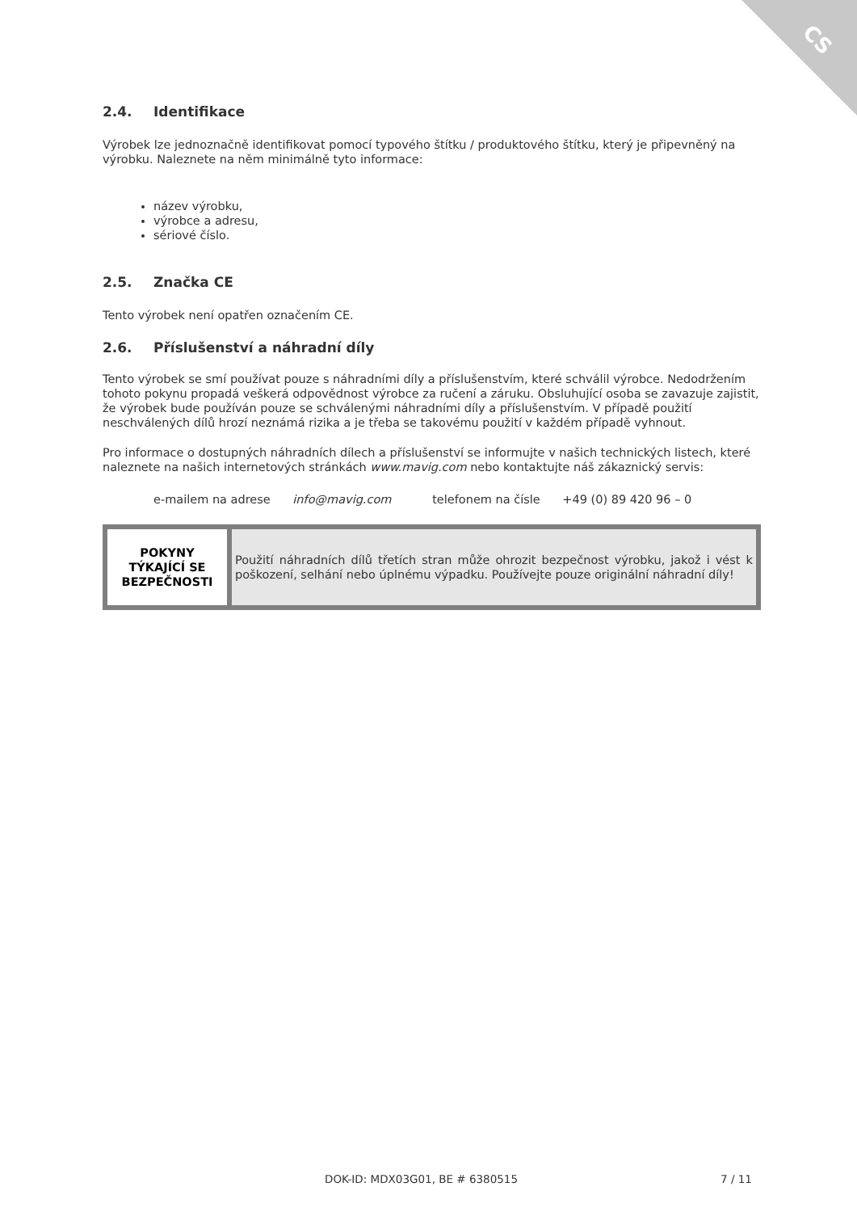CS
2.4. Identifikace
Výrobek lze jednoznačně identifikovat pomocí typového štítku / produktového štítku, který je připevněný na výrobku. Naleznete na něm minimálně tyto informace:
název výrobku,
výrobce a adresu,
sériové číslo.
2.5. Značka CE
Tento výrobek není opatřen označením CE.
2.6. Příslušenství a náhradní díly
Tento výrobek se smí používat pouze s náhradními díly a příslušenstvím, které schválil výrobce. Nedodržením tohoto pokynu propadá veškerá odpovědnost výrobce za ručení a záruku. Obsluhující osoba se zavazuje zajistit, že výrobek bude používán pouze se schválenými náhradními díly a příslušenstvím. V případě použití neschválených dílů hrozí neznámá rizika a je třeba se takovému použití v každém případě vyhnout.
Pro informace o dostupných náhradních dílech a příslušenství se informujte v našich technických listech, které naleznete na našich internetových stránkách www.mavig.com nebo kontaktujte náš zákaznický servis:
e-mailem na adrese info@mavig.com telefonem na čísle +49 (0) 89 420 96 – 0
| POKYNY TÝKAJÍCÍ SE BEZPEČNOSTI | Použití náhradních dílů třetích stran může ohrozit bezpečnost výrobku, jakož i vést k poškození, selhání nebo úplnému výpadku. Používejte pouze originální náhradní díly! |
DOK-ID: MDX03G01, BE # 6380515 7 / 11